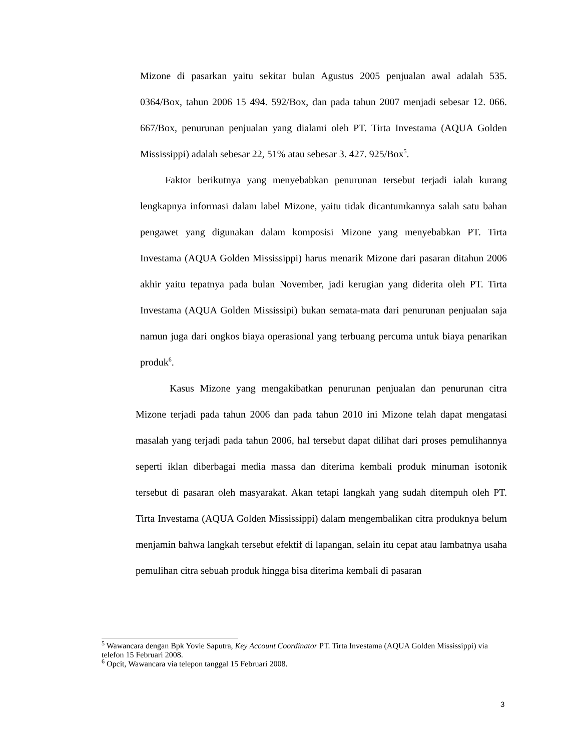Mizone di pasarkan yaitu sekitar bulan Agustus 2005 penjualan awal adalah 535. 0364/Box, tahun 2006 15 494. 592/Box, dan pada tahun 2007 menjadi sebesar 12. 066. 667/Box, penurunan penjualan yang dialami oleh PT. Tirta Investama (AQUA Golden Mississippi) adalah sebesar 22, 51% atau sebesar 3. 427. 925/Box<sup>5</sup>.
Faktor berikutnya yang menyebabkan penurunan tersebut terjadi ialah kurang lengkapnya informasi dalam label Mizone, yaitu tidak dicantumkannya salah satu bahan pengawet yang digunakan dalam komposisi Mizone yang menyebabkan PT. Tirta Investama (AQUA Golden Mississippi) harus menarik Mizone dari pasaran ditahun 2006 akhir yaitu tepatnya pada bulan November, jadi kerugian yang diderita oleh PT. Tirta Investama (AQUA Golden Mississipi) bukan semata-mata dari penurunan penjualan saja namun juga dari ongkos biaya operasional yang terbuang percuma untuk biaya penarikan produk<sup>6</sup>.
Kasus Mizone yang mengakibatkan penurunan penjualan dan penurunan citra Mizone terjadi pada tahun 2006 dan pada tahun 2010 ini Mizone telah dapat mengatasi masalah yang terjadi pada tahun 2006, hal tersebut dapat dilihat dari proses pemulihannya seperti iklan diberbagai media massa dan diterima kembali produk minuman isotonik tersebut di pasaran oleh masyarakat. Akan tetapi langkah yang sudah ditempuh oleh PT. Tirta Investama (AQUA Golden Mississippi) dalam mengembalikan citra produknya belum menjamin bahwa langkah tersebut efektif di lapangan, selain itu cepat atau lambatnya usaha pemulihan citra sebuah produk hingga bisa diterima kembali di pasaran
<sup>5</sup> Wawancara dengan Bpk Yovie Saputra, Key Account Coordinator PT. Tirta Investama (AQUA Golden Mississippi) via telefon 15 Februari 2008.
<sup>6</sup> Opcit, Wawancara via telepon tanggal 15 Februari 2008.
3